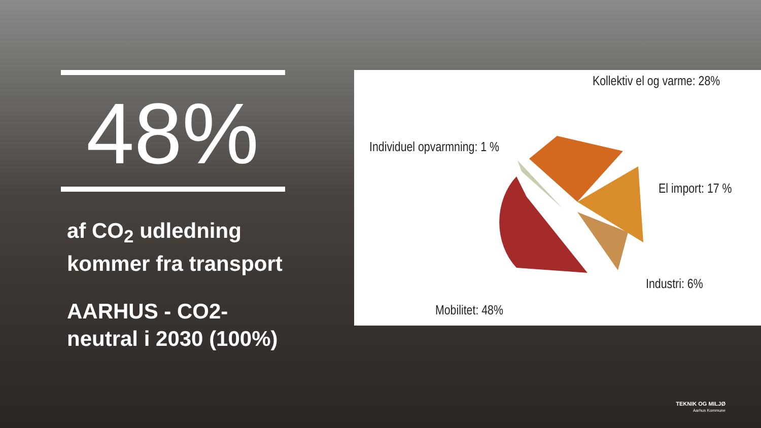48%
af CO<sub>2</sub> udledning kommer fra transport
AARHUS - CO2-neutral i 2030 (100%)
Kollektiv el og varme: 28%
Individuel opvarmning: 1 %
El import: 17 %
Industri: 6%
Mobilitet: 48%
TEKNIK OG MILJØ
Aarhus Kommune